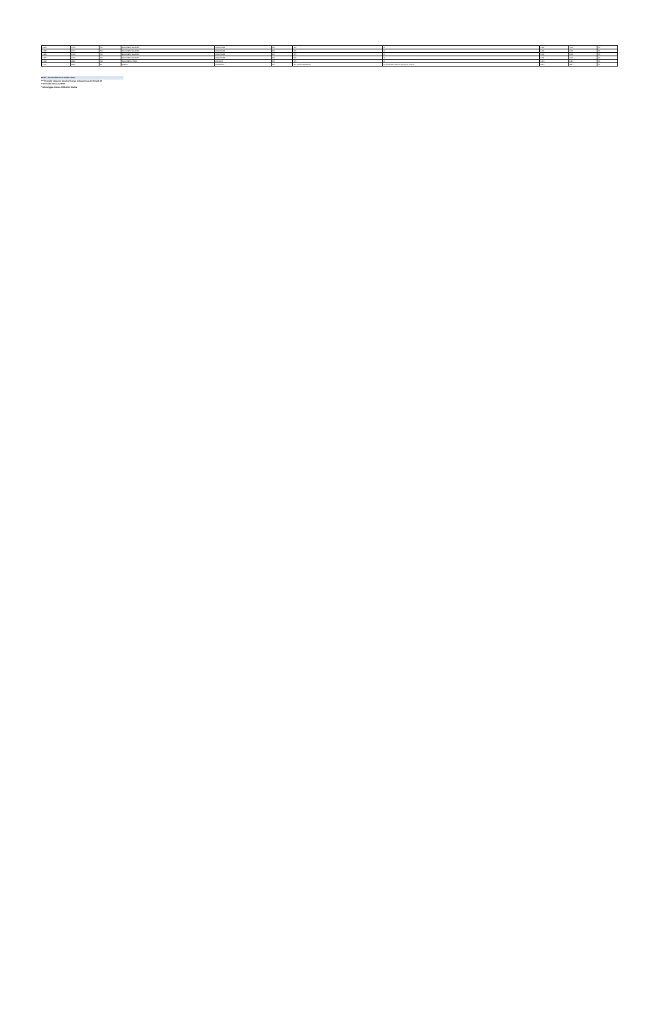| 1384 | 3443 | SS | SULAWESI SELATAN | MAKASSAR | RS | RS | Jl. | 0411 | 0411 | YA |
| 1385 | 3447 | SS | SULAWESI SELATAN | MAKASSAR | RS | RS | Jl. | 0411 | 0411 | YA |
| 1386 | 3448 | SS | SULAWESI SELATAN | MAKASSAR | RS | RS | Jl. | 0411 | 0411 | YA |
| 1387 | 3449 | SS | SULAWESI SELATAN | MAKASSAR | RS | RS | Jl. | 0411 | 0411 | YA |
| 1398 | 3562 | SN | SULAWESI UTARA | MANADO | RS | RS | Jl. | 0431 | 0431 | YA |
| 1407 | 3301 | PA | PAPUA | JAYAPURA | RS | RS. DIAN HARAPAN | Jl. Kesehatan Waena Jayapura, Papua | 0967 | 0967 | YA |
Bold = Penambahan Provider Baru
*** Provider rekanan tersebut hanya melayani pasien Covid-19
** Provider Khusus RPM
* Menunggu rincian Affiliation Status